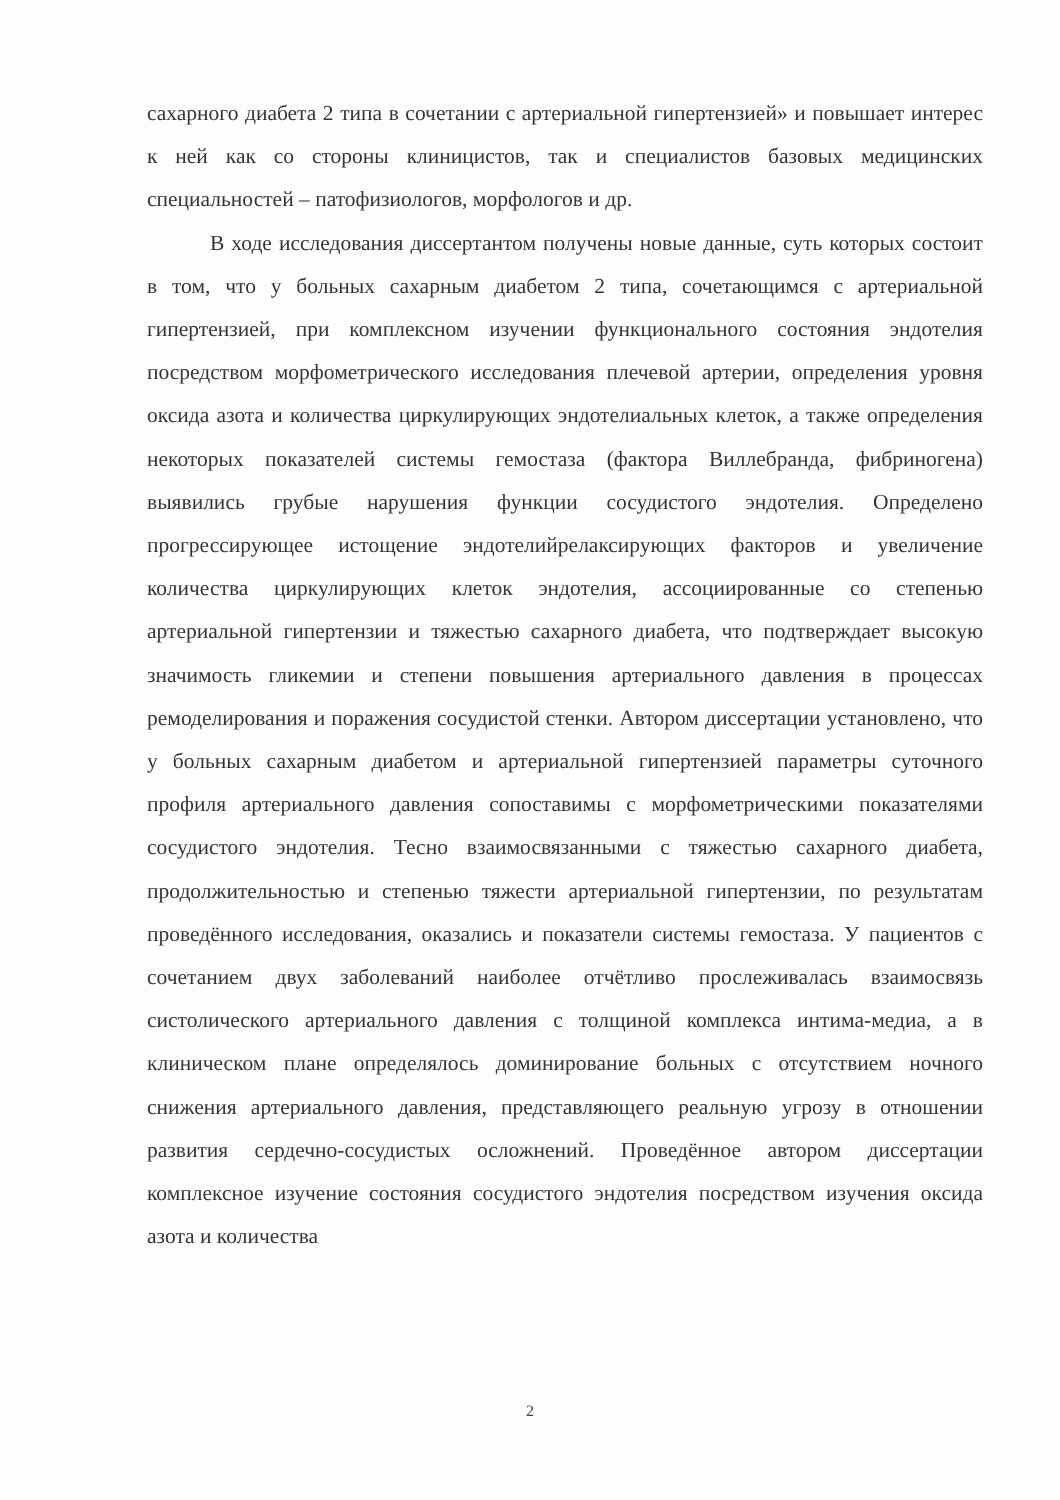сахарного диабета 2 типа в сочетании с артериальной гипертензией» и повышает интерес к ней как со стороны клиницистов, так и специалистов базовых медицинских специальностей – патофизиологов, морфологов и др.
В ходе исследования диссертантом получены новые данные, суть которых состоит в том, что у больных сахарным диабетом 2 типа, сочетающимся с артериальной гипертензией, при комплексном изучении функционального состояния эндотелия посредством морфометрического исследования плечевой артерии, определения уровня оксида азота и количества циркулирующих эндотелиальных клеток, а также определения некоторых показателей системы гемостаза (фактора Виллебранда, фибриногена) выявились грубые нарушения функции сосудистого эндотелия. Определено прогрессирующее истощение эндотелийрелаксирующих факторов и увеличение количества циркулирующих клеток эндотелия, ассоциированные со степенью артериальной гипертензии и тяжестью сахарного диабета, что подтверждает высокую значимость гликемии и степени повышения артериального давления в процессах ремоделирования и поражения сосудистой стенки. Автором диссертации установлено, что у больных сахарным диабетом и артериальной гипертензией параметры суточного профиля артериального давления сопоставимы с морфометрическими показателями сосудистого эндотелия. Тесно взаимосвязанными с тяжестью сахарного диабета, продолжительностью и степенью тяжести артериальной гипертензии, по результатам проведённого исследования, оказались и показатели системы гемостаза. У пациентов с сочетанием двух заболеваний наиболее отчётливо прослеживалась взаимосвязь систолического артериального давления с толщиной комплекса интима-медиа, а в клиническом плане определялось доминирование больных с отсутствием ночного снижения артериального давления, представляющего реальную угрозу в отношении развития сердечно-сосудистых осложнений. Проведённое автором диссертации комплексное изучение состояния сосудистого эндотелия посредством изучения оксида азота и количества
2